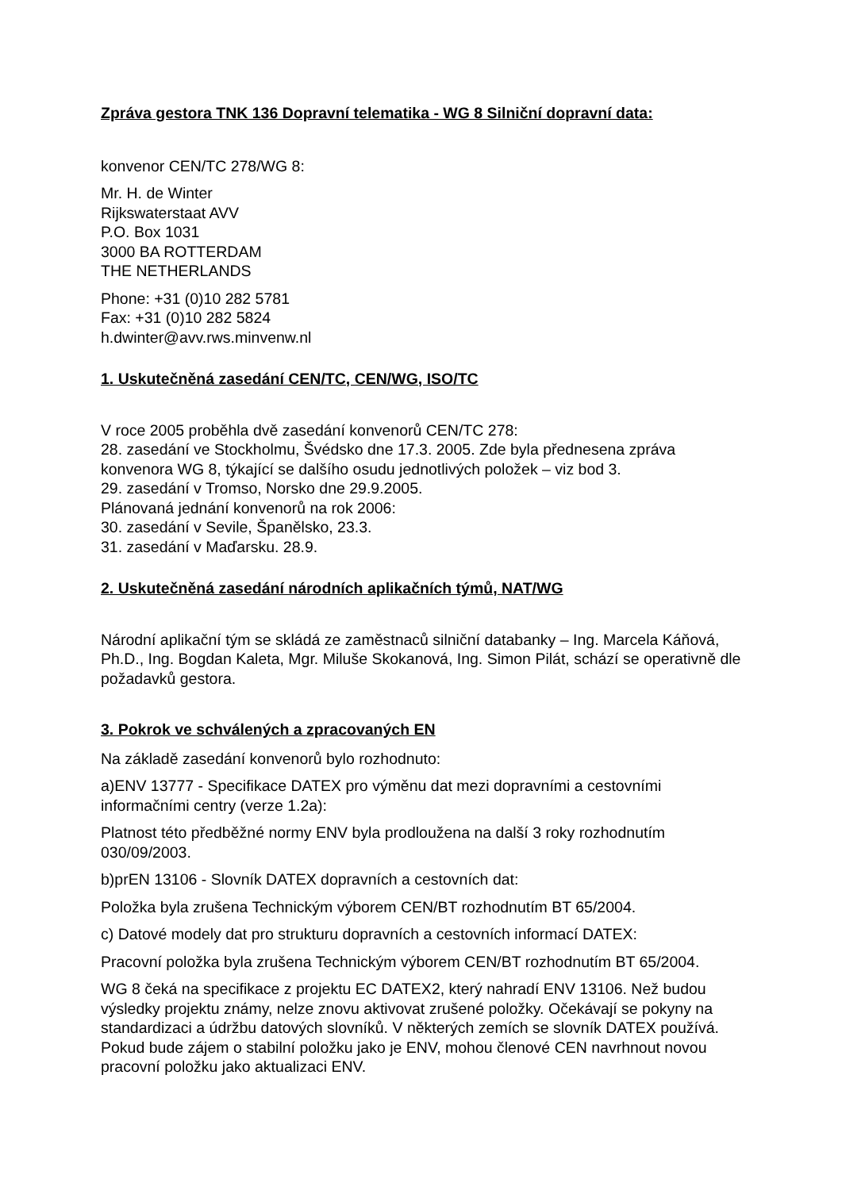Zpráva gestora TNK 136 Dopravní telematika - WG 8 Silniční dopravní data:
konvenor CEN/TC 278/WG 8:
Mr. H. de Winter
Rijkswaterstaat AVV
P.O. Box 1031
3000 BA ROTTERDAM
THE NETHERLANDS
Phone: +31 (0)10 282 5781
Fax: +31 (0)10 282 5824
h.dwinter@avv.rws.minvenw.nl
1. Uskutečněná zasedání CEN/TC, CEN/WG, ISO/TC
V roce 2005 proběhla dvě zasedání konvenorů CEN/TC 278:
28. zasedání ve Stockholmu, Švédsko dne 17.3. 2005. Zde byla přednesena zpráva konvenora WG 8, týkající se dalšího osudu jednotlivých položek – viz bod 3.
29. zasedání v Tromso, Norsko dne 29.9.2005.
Plánovaná jednání konvenorů na rok 2006:
30. zasedání v Sevile, Španělsko, 23.3.
31. zasedání v Maďarsku. 28.9.
2. Uskutečněná zasedání národních aplikačních týmů, NAT/WG
Národní aplikační tým se skládá ze zaměstnaců silniční databanky – Ing. Marcela Káňová, Ph.D., Ing. Bogdan Kaleta, Mgr. Miluše Skokanová, Ing. Simon Pilát, schází se operativně dle požadavků gestora.
3. Pokrok ve schválených a zpracovaných EN
Na základě zasedání konvenorů bylo rozhodnuto:
a)ENV 13777 - Specifikace DATEX pro výměnu dat mezi dopravními a cestovními informačními centry (verze 1.2a):
Platnost této předběžné normy ENV byla prodloužena na další 3 roky rozhodnutím 030/09/2003.
b)prEN 13106 - Slovník DATEX dopravních a cestovních dat:
Položka byla zrušena Technickým výborem CEN/BT rozhodnutím BT 65/2004.
c) Datové modely dat pro strukturu dopravních a cestovních informací DATEX:
Pracovní položka byla zrušena Technickým výborem CEN/BT rozhodnutím BT 65/2004.
WG 8 čeká na specifikace z projektu EC DATEX2, který nahradí ENV 13106. Než budou výsledky projektu známy, nelze znovu aktivovat zrušené položky. Očekávají se pokyny na standardizaci a údržbu datových slovníků. V některých zemích se slovník DATEX používá. Pokud bude zájem o stabilní položku jako je ENV, mohou členové CEN navrhnout novou pracovní položku jako aktualizaci ENV.